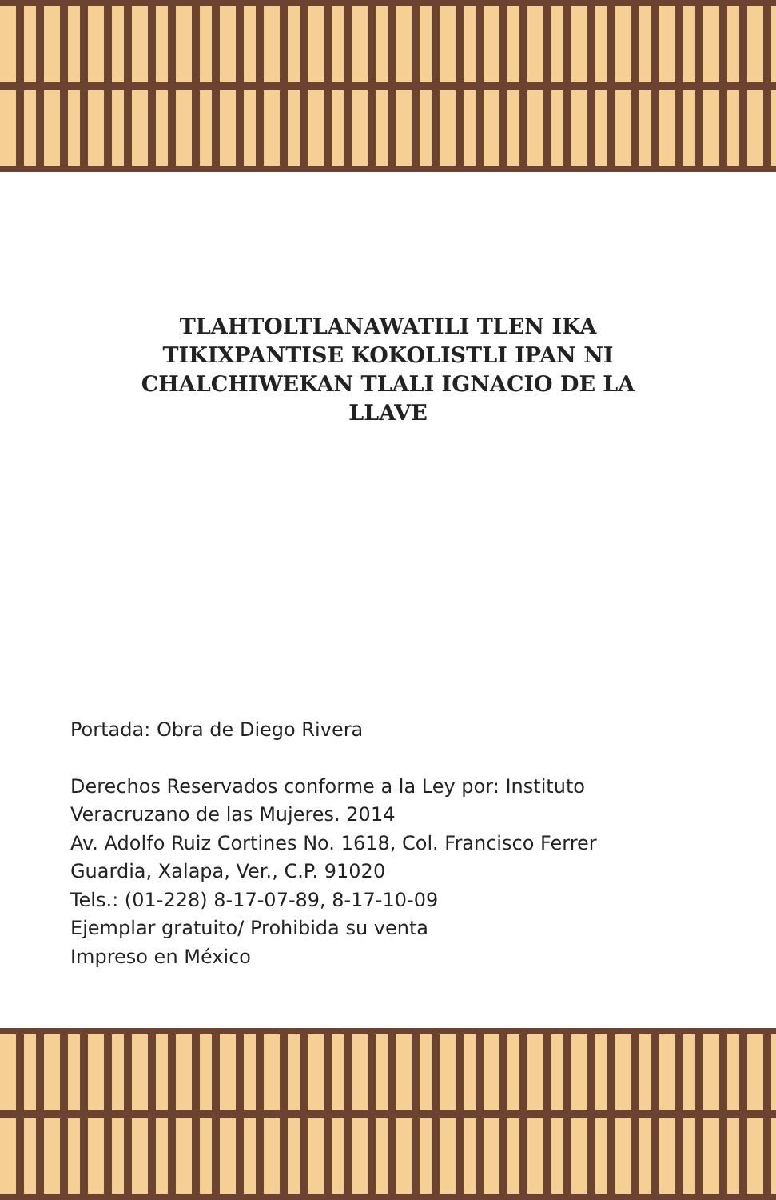TLAHTOLTLANAWATILI TLEN IKA TIKIXPANTISE KOKOLISTLI IPAN NI CHALCHIWEKAN TLALI IGNACIO DE LA LLAVE
Portada: Obra de Diego Rivera
Derechos Reservados conforme a la Ley por: Instituto
Veracruzano de las Mujeres. 2014
Av. Adolfo Ruiz Cortines No. 1618, Col. Francisco Ferrer
Guardia, Xalapa, Ver., C.P. 91020
Tels.: (01-228) 8-17-07-89, 8-17-10-09
Ejemplar gratuito/ Prohibida su venta
Impreso en México